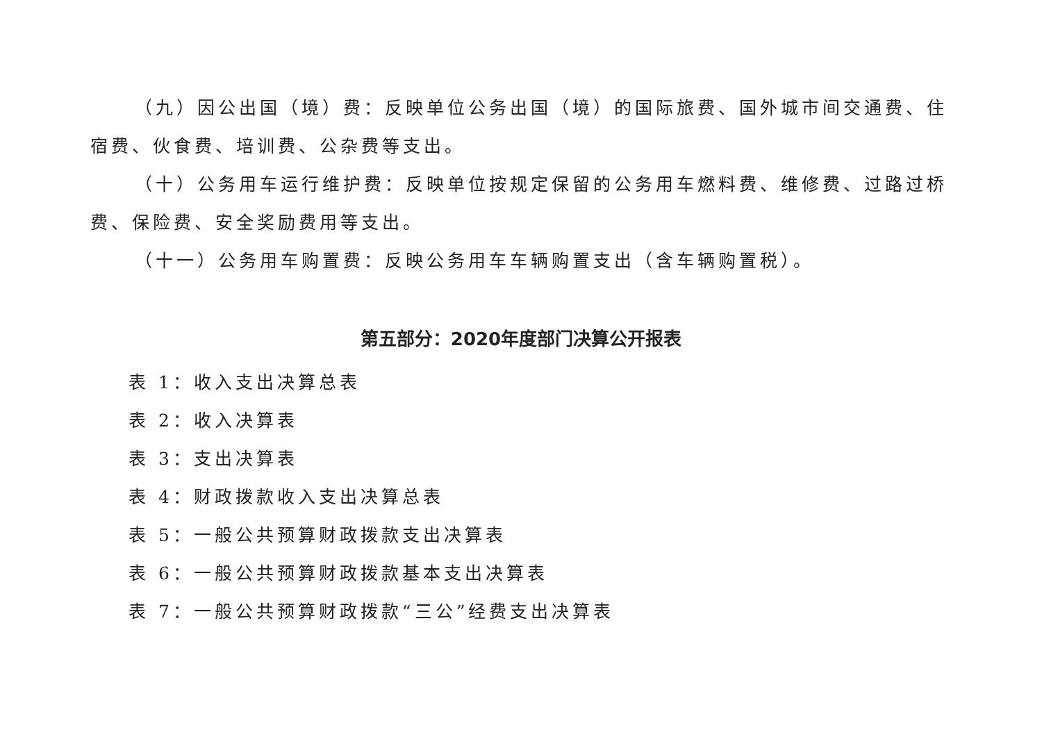（九）因公出国（境）费：反映单位公务出国（境）的国际旅费、国外城市间交通费、住宿费、伙食费、培训费、公杂费等支出。
（十）公务用车运行维护费：反映单位按规定保留的公务用车燃料费、维修费、过路过桥费、保险费、安全奖励费用等支出。
（十一）公务用车购置费：反映公务用车车辆购置支出（含车辆购置税）。
第五部分：2020年度部门决算公开报表
表 1：收入支出决算总表
表 2：收入决算表
表 3：支出决算表
表 4：财政拨款收入支出决算总表
表 5：一般公共预算财政拨款支出决算表
表 6：一般公共预算财政拨款基本支出决算表
表 7：一般公共预算财政拨款“三公”经费支出决算表